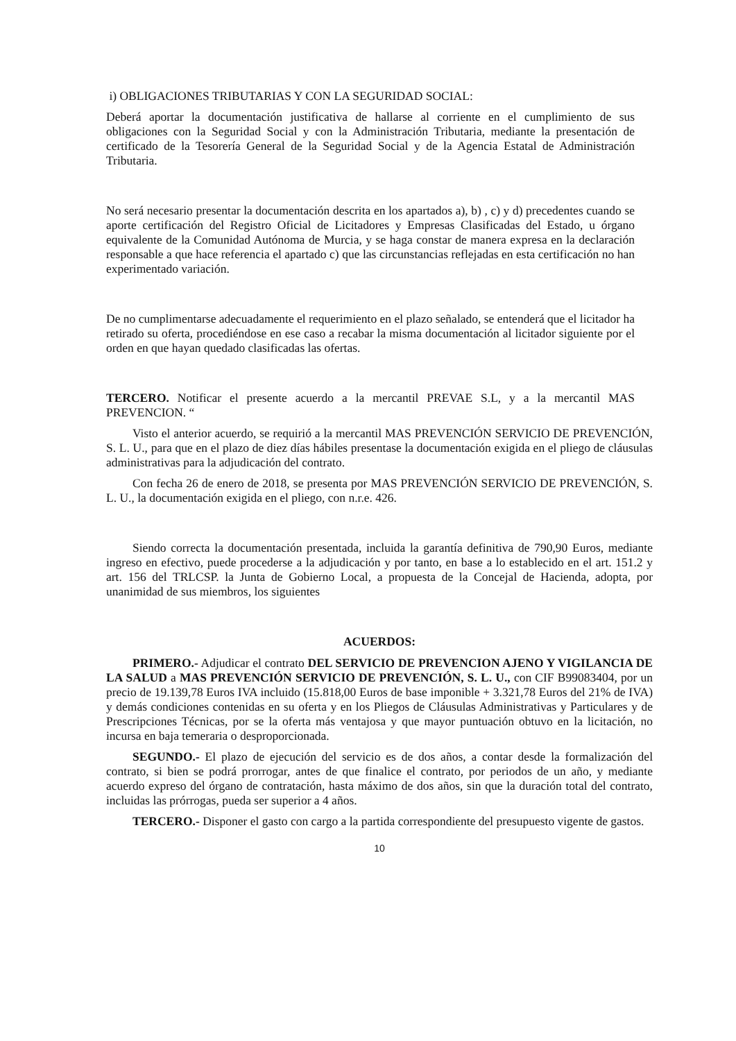i) OBLIGACIONES TRIBUTARIAS Y CON LA SEGURIDAD SOCIAL:
Deberá aportar la documentación justificativa de hallarse al corriente en el cumplimiento de sus obligaciones con la Seguridad Social y con la Administración Tributaria, mediante la presentación de certificado de la Tesorería General de la Seguridad Social y de la Agencia Estatal de Administración Tributaria.
No será necesario presentar la documentación descrita en los apartados a), b) , c) y d) precedentes cuando se aporte certificación del Registro Oficial de Licitadores y Empresas Clasificadas del Estado, u órgano equivalente de la Comunidad Autónoma de Murcia, y se haga constar de manera expresa en la declaración responsable a que hace referencia el apartado c) que las circunstancias reflejadas en esta certificación no han experimentado variación.
De no cumplimentarse adecuadamente el requerimiento en el plazo señalado, se entenderá que el licitador ha retirado su oferta, procediéndose en ese caso a recabar la misma documentación al licitador siguiente por el orden en que hayan quedado clasificadas las ofertas.
TERCERO. Notificar el presente acuerdo a la mercantil PREVAE S.L, y a la mercantil MAS PREVENCION. “
Visto el anterior acuerdo, se requirió a la mercantil MAS PREVENCIÓN SERVICIO DE PREVENCIÓN, S. L. U., para que en el plazo de diez días hábiles presentase la documentación exigida en el pliego de cláusulas administrativas para la adjudicación del contrato.
Con fecha 26 de enero de 2018, se presenta por MAS PREVENCIÓN SERVICIO DE PREVENCIÓN, S. L. U., la documentación exigida en el pliego, con n.r.e. 426.
Siendo correcta la documentación presentada, incluida la garantía definitiva de 790,90 Euros, mediante ingreso en efectivo, puede procederse a la adjudicación y por tanto, en base a lo establecido en el art. 151.2 y art. 156 del TRLCSP. la Junta de Gobierno Local, a propuesta de la Concejal de Hacienda, adopta, por unanimidad de sus miembros, los siguientes
ACUERDOS:
PRIMERO.- Adjudicar el contrato DEL SERVICIO DE PREVENCION AJENO Y VIGILANCIA DE LA SALUD a MAS PREVENCIÓN SERVICIO DE PREVENCIÓN, S. L. U., con CIF B99083404, por un precio de 19.139,78 Euros IVA incluido (15.818,00 Euros de base imponible + 3.321,78 Euros del 21% de IVA) y demás condiciones contenidas en su oferta y en los Pliegos de Cláusulas Administrativas y Particulares y de Prescripciones Técnicas, por se la oferta más ventajosa y que mayor puntuación obtuvo en la licitación, no incursa en baja temeraria o desproporcionada.
SEGUNDO.- El plazo de ejecución del servicio es de dos años, a contar desde la formalización del contrato, si bien se podrá prorrogar, antes de que finalice el contrato, por periodos de un año, y mediante acuerdo expreso del órgano de contratación, hasta máximo de dos años, sin que la duración total del contrato, incluidas las prórrogas, pueda ser superior a 4 años.
TERCERO.- Disponer el gasto con cargo a la partida correspondiente del presupuesto vigente de gastos.
10